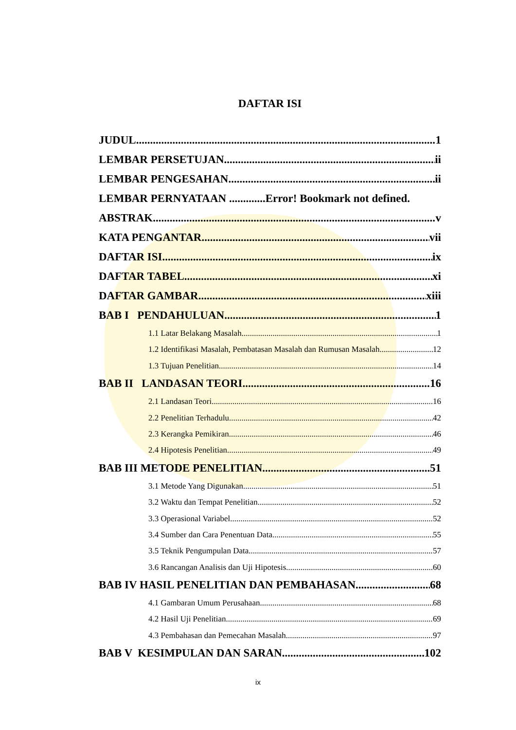DAFTAR ISI
JUDUL 1
LEMBAR PERSETUJAN ii
LEMBAR PENGESAHAN ii
LEMBAR PERNYATAAN .............Error! Bookmark not defined.
ABSTRAK v
KATA PENGANTAR vii
DAFTAR ISI ix
DAFTAR TABEL xi
DAFTAR GAMBAR xiii
BAB I PENDAHULUAN 1
1.1 Latar Belakang Masalah 1
1.2 Identifikasi Masalah, Pembatasan Masalah dan Rumusan Masalah 12
1.3 Tujuan Penelitian 14
BAB II LANDASAN TEORI 16
2.1 Landasan Teori 16
2.2 Penelitian Terhadulu 42
2.3 Kerangka Pemikiran 46
2.4 Hipotesis Penelitian 49
BAB III METODE PENELITIAN 51
3.1 Metode Yang Digunakan 51
3.2 Waktu dan Tempat Penelitian 52
3.3 Operasional Variabel 52
3.4 Sumber dan Cara Penentuan Data 55
3.5 Teknik Pengumpulan Data 57
3.6 Rancangan Analisis dan Uji Hipotesis 60
BAB IV HASIL PENELITIAN DAN PEMBAHASAN 68
4.1 Gambaran Umum Perusahaan 68
4.2 Hasil Uji Penelitian 69
4.3 Pembahasan dan Pemecahan Masalah 97
BAB V KESIMPULAN DAN SARAN 102
ix